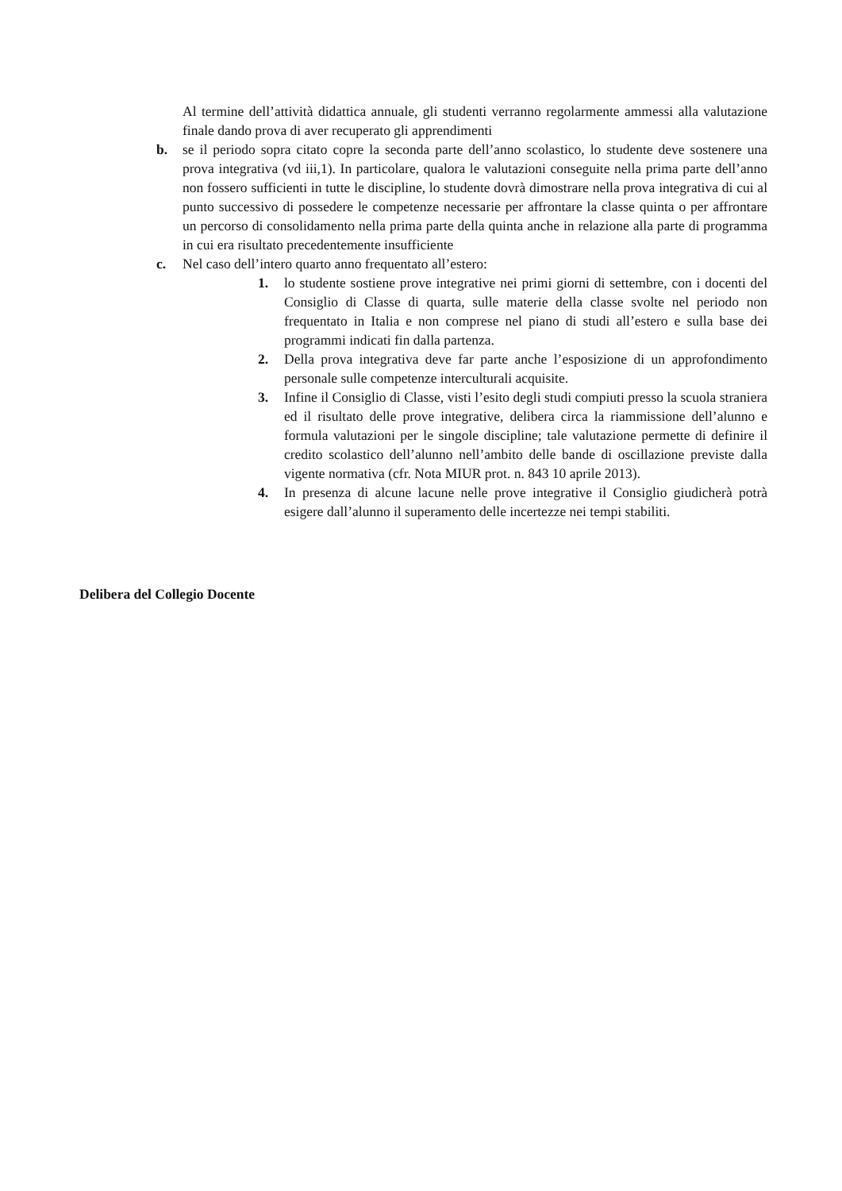Al termine dell’attività didattica annuale, gli studenti verranno regolarmente ammessi alla valutazione finale dando prova di aver recuperato gli apprendimenti
b. se il periodo sopra citato copre la seconda parte dell’anno scolastico, lo studente deve sostenere una prova integrativa (vd iii,1). In particolare, qualora le valutazioni conseguite nella prima parte dell’anno non fossero sufficienti in tutte le discipline, lo studente dovrà dimostrare nella prova integrativa di cui al punto successivo di possedere le competenze necessarie per affrontare la classe quinta o per affrontare un percorso di consolidamento nella prima parte della quinta anche in relazione alla parte di programma in cui era risultato precedentemente insufficiente
c. Nel caso dell’intero quarto anno frequentato all’estero:
1. lo studente sostiene prove integrative nei primi giorni di settembre, con i docenti del Consiglio di Classe di quarta, sulle materie della classe svolte nel periodo non frequentato in Italia e non comprese nel piano di studi all’estero e sulla base dei programmi indicati fin dalla partenza.
2. Della prova integrativa deve far parte anche l’esposizione di un approfondimento personale sulle competenze interculturali acquisite.
3. Infine il Consiglio di Classe, visti l’esito degli studi compiuti presso la scuola straniera ed il risultato delle prove integrative, delibera circa la riammissione dell’alunno e formula valutazioni per le singole discipline; tale valutazione permette di definire il credito scolastico dell’alunno nell’ambito delle bande di oscillazione previste dalla vigente normativa (cfr. Nota MIUR prot. n. 843 10 aprile 2013).
4. In presenza di alcune lacune nelle prove integrative il Consiglio giudicherà potrà esigere dall’alunno il superamento delle incertezze nei tempi stabiliti.
Delibera del Collegio Docente